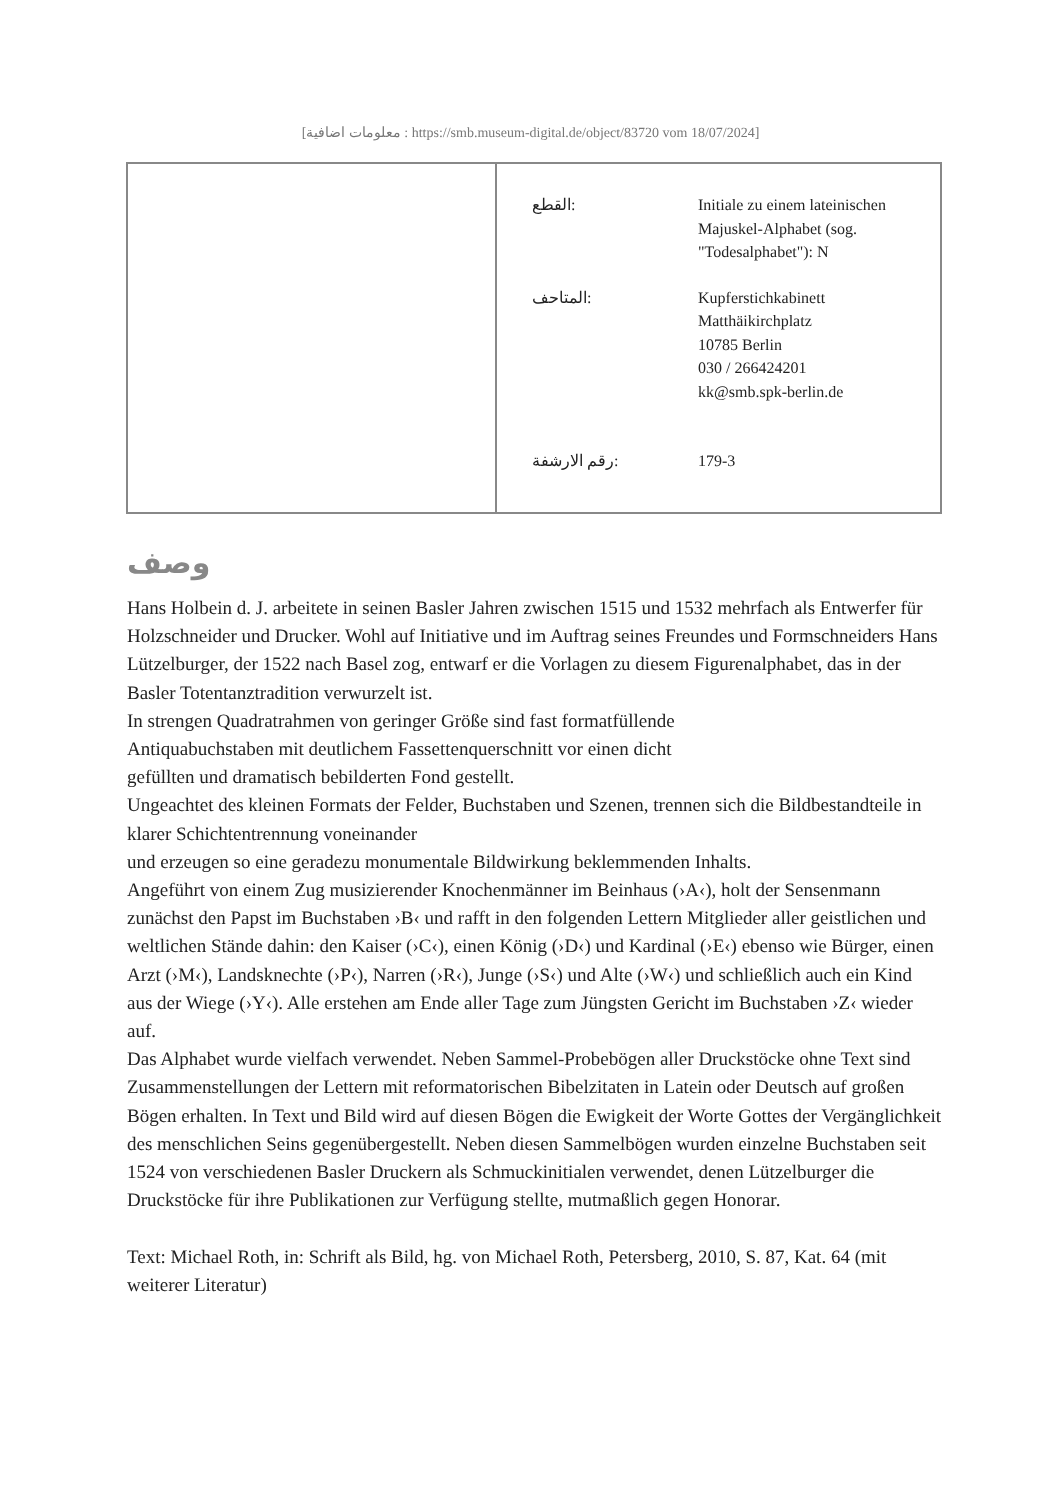[معلومات اضافية : https://smb.museum-digital.de/object/83720 vom 18/07/2024]
| | / القطع: / Initiale zu einem lateinischen Majuskel-Alphabet (sog. "Todesalphabet"): N / / المتاحف: / Kupferstichkabinett Matthäikirchplatz 10785 Berlin 030 / 266424201 kk@smb.spk-berlin.de / / رقم الارشفة: / 179-3 / |
وصف
Hans Holbein d. J. arbeitete in seinen Basler Jahren zwischen 1515 und 1532 mehrfach als Entwerfer für Holzschneider und Drucker. Wohl auf Initiative und im Auftrag seines Freundes und Formschneiders Hans Lützelburger, der 1522 nach Basel zog, entwarf er die Vorlagen zu diesem Figurenalphabet, das in der Basler Totentanztradition verwurzelt ist.
In strengen Quadratrahmen von geringer Größe sind fast formatfüllende
Antiquabuchstaben mit deutlichem Fassettenquerschnitt vor einen dicht
gefüllten und dramatisch bebilderten Fond gestellt.
Ungeachtet des kleinen Formats der Felder, Buchstaben und Szenen, trennen sich die Bildbestandteile in klarer Schichtentrennung voneinander
und erzeugen so eine geradezu monumentale Bildwirkung beklemmenden Inhalts.
Angeführt von einem Zug musizierender Knochenmänner im Beinhaus (›A‹), holt der Sensenmann zunächst den Papst im Buchstaben ›B‹ und rafft in den folgenden Lettern Mitglieder aller geistlichen und weltlichen Stände dahin: den Kaiser (›C‹), einen König (›D‹) und Kardinal (›E‹) ebenso wie Bürger, einen Arzt (›M‹), Landsknechte (›P‹), Narren (›R‹), Junge (›S‹) und Alte (›W‹) und schließlich auch ein Kind aus der Wiege (›Y‹). Alle erstehen am Ende aller Tage zum Jüngsten Gericht im Buchstaben ›Z‹ wieder auf.
Das Alphabet wurde vielfach verwendet. Neben Sammel-Probebögen aller Druckstöcke ohne Text sind Zusammenstellungen der Lettern mit reformatorischen Bibelzitaten in Latein oder Deutsch auf großen Bögen erhalten. In Text und Bild wird auf diesen Bögen die Ewigkeit der Worte Gottes der Vergänglichkeit des menschlichen Seins gegenübergestellt. Neben diesen Sammelbögen wurden einzelne Buchstaben seit 1524 von verschiedenen Basler Druckern als Schmuckinitialen verwendet, denen Lützelburger die Druckstöcke für ihre Publikationen zur Verfügung stellte, mutmaßlich gegen Honorar.
Text: Michael Roth, in: Schrift als Bild, hg. von Michael Roth, Petersberg, 2010, S. 87, Kat. 64 (mit weiterer Literatur)